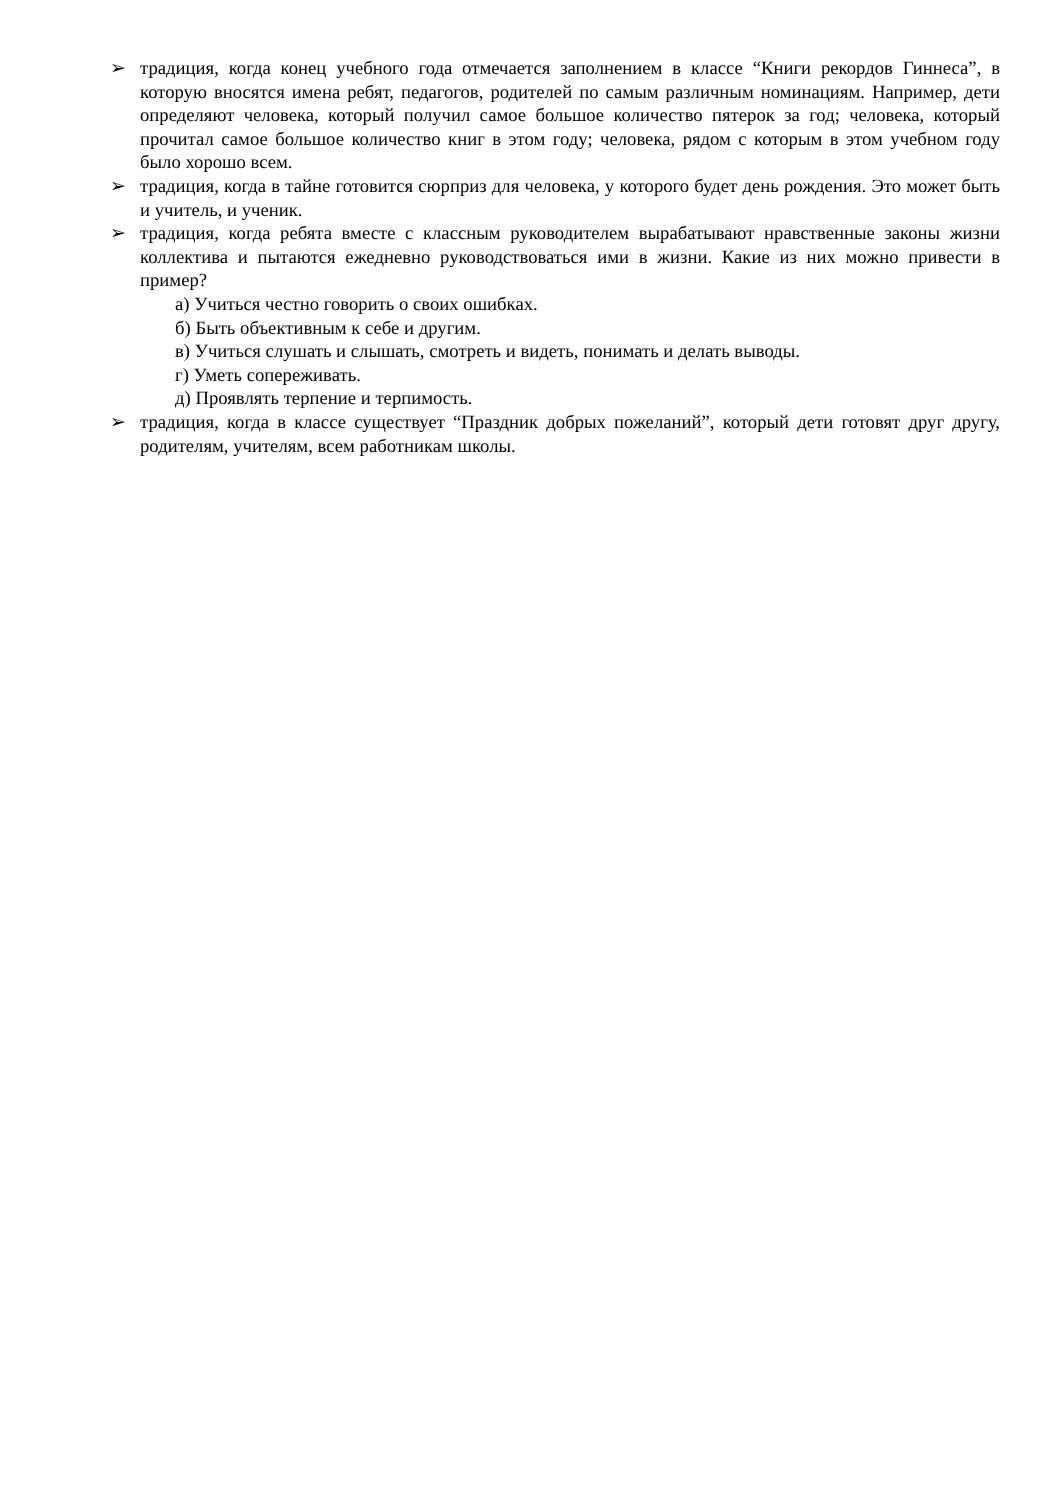➢ традиция, когда конец учебного года отмечается заполнением в классе “Книги рекордов Гиннеса”, в которую вносятся имена ребят, педагогов, родителей по самым различным номинациям. Например, дети определяют человека, который получил самое большое количество пятерок за год; человека, который прочитал самое большое количество книг в этом году; человека, рядом с которым в этом учебном году было хорошо всем.
➢ традиция, когда в тайне готовится сюрприз для человека, у которого будет день рождения. Это может быть и учитель, и ученик.
➢ традиция, когда ребята вместе с классным руководителем вырабатывают нравственные законы жизни коллектива и пытаются ежедневно руководствоваться ими в жизни. Какие из них можно привести в пример?
а) Учиться честно говорить о своих ошибках.
б) Быть объективным к себе и другим.
в) Учиться слушать и слышать, смотреть и видеть, понимать и делать выводы.
г) Уметь сопереживать.
д) Проявлять терпение и терпимость.
➢ традиция, когда в классе существует “Праздник добрых пожеланий”, который дети готовят друг другу, родителям, учителям, всем работникам школы.